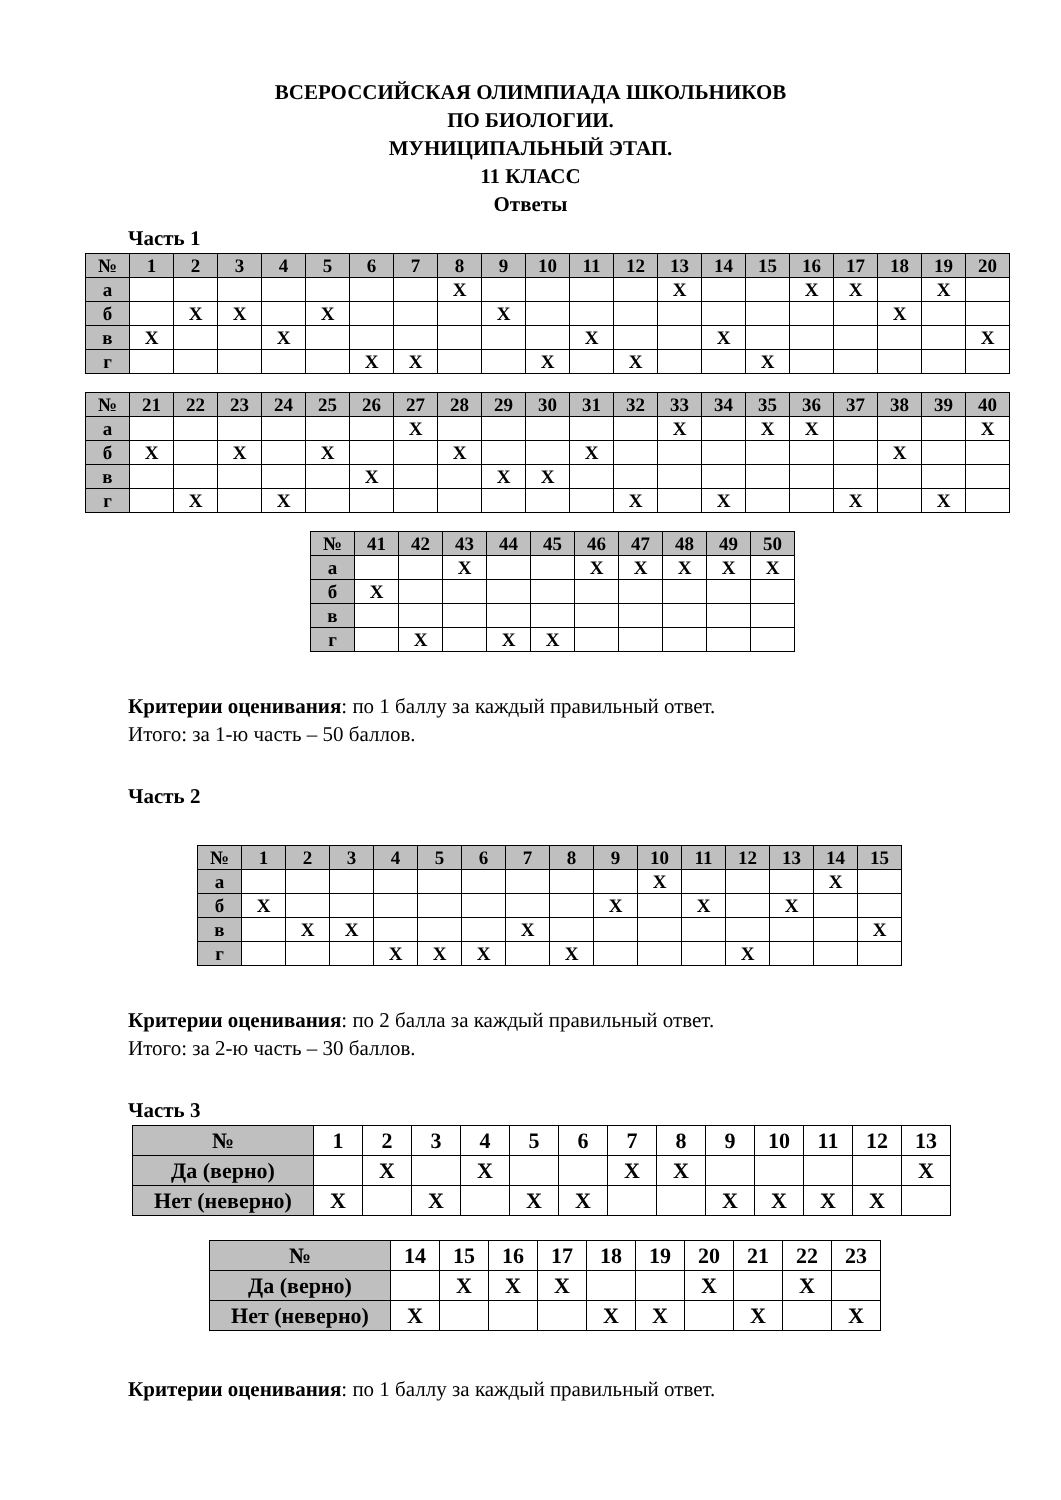ВСЕРОССИЙСКАЯ ОЛИМПИАДА ШКОЛЬНИКОВ
ПО БИОЛОГИИ.
МУНИЦИПАЛЬНЫЙ ЭТАП.
11 КЛАСС
Ответы
Часть 1
| № | 1 | 2 | 3 | 4 | 5 | 6 | 7 | 8 | 9 | 10 | 11 | 12 | 13 | 14 | 15 | 16 | 17 | 18 | 19 | 20 |
| --- | --- | --- | --- | --- | --- | --- | --- | --- | --- | --- | --- | --- | --- | --- | --- | --- | --- | --- | --- | --- |
| а | | | | | | | | X | | | | | X | | | X | X | | X | |
| б | | X | X | | X | | | | X | | | | | | | | | X | | |
| в | X | | | X | | | | | | | X | | | X | | | | | | X |
| г | | | | | | X | X | | | X | | X | | | X | | | | | |
| № | 21 | 22 | 23 | 24 | 25 | 26 | 27 | 28 | 29 | 30 | 31 | 32 | 33 | 34 | 35 | 36 | 37 | 38 | 39 | 40 |
| --- | --- | --- | --- | --- | --- | --- | --- | --- | --- | --- | --- | --- | --- | --- | --- | --- | --- | --- | --- | --- |
| а | | | | | | | X | | | | | | X | | X | X | | | | X |
| б | X | | X | | X | | | X | | | X | | | | | | | X | | |
| в | | | | | | X | | | X | X | | | | | | | | | | |
| г | | X | | X | | | | | | | | X | | X | | | X | | X | |
| № | 41 | 42 | 43 | 44 | 45 | 46 | 47 | 48 | 49 | 50 |
| --- | --- | --- | --- | --- | --- | --- | --- | --- | --- | --- |
| а | | | X | | | X | X | X | X | X |
| б | X | | | | | | | | | |
| в | | | | | | | | | | |
| г | | X | | X | X | | | | | |
Критерии оценивания: по 1 баллу за каждый правильный ответ.
Итого: за 1-ю часть – 50 баллов.
Часть 2
| № | 1 | 2 | 3 | 4 | 5 | 6 | 7 | 8 | 9 | 10 | 11 | 12 | 13 | 14 | 15 |
| --- | --- | --- | --- | --- | --- | --- | --- | --- | --- | --- | --- | --- | --- | --- | --- |
| а | | | | | | | | | | X | | | | X | |
| б | X | | | | | | | | X | | X | | X | | |
| в | | X | X | | | | X | | | | | | | | X |
| г | | | | X | X | X | | X | | | | X | | | |
Критерии оценивания: по 2 балла за каждый правильный ответ.
Итого: за 2-ю часть – 30 баллов.
Часть 3
| № | 1 | 2 | 3 | 4 | 5 | 6 | 7 | 8 | 9 | 10 | 11 | 12 | 13 |
| --- | --- | --- | --- | --- | --- | --- | --- | --- | --- | --- | --- | --- | --- |
| Да (верно) | | X | | X | | | X | X | | | | | X |
| Нет (неверно) | X | | X | | X | X | | | X | X | X | X | |
| № | 14 | 15 | 16 | 17 | 18 | 19 | 20 | 21 | 22 | 23 |
| --- | --- | --- | --- | --- | --- | --- | --- | --- | --- | --- |
| Да (верно) | | X | X | X | | | X | | X | |
| Нет (неверно) | X | | | | X | X | | X | | X |
Критерии оценивания: по 1 баллу за каждый правильный ответ.